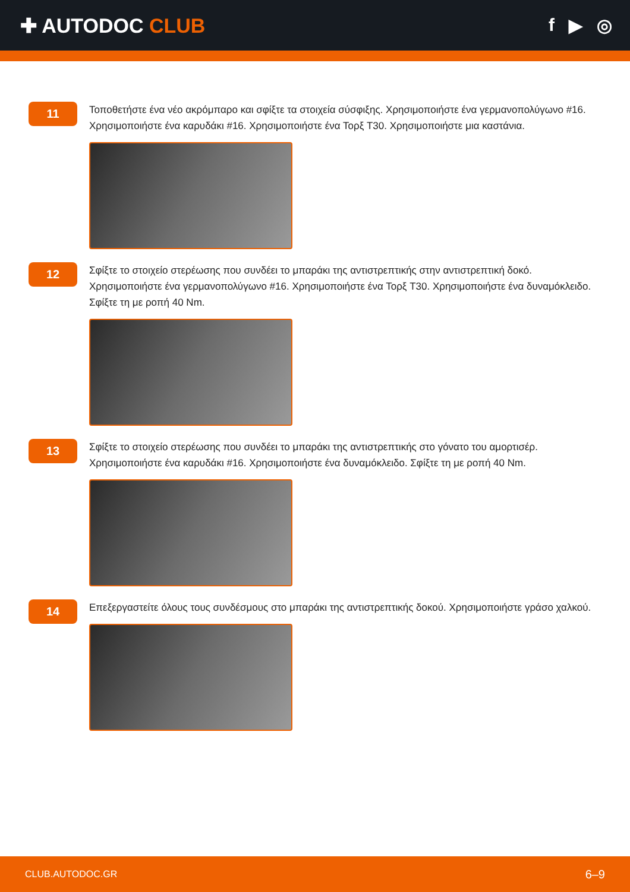✚ AUTODOC CLUB f ▶ ◎
11
Τοποθετήστε ένα νέο ακρόμπαρο και σφίξτε τα στοιχεία σύσφιξης. Χρησιμοποιήστε ένα γερμανοπολύγωνο #16. Χρησιμοποιήστε ένα καρυδάκι #16. Χρησιμοποιήστε ένα Τορξ T30. Χρησιμοποιήστε μια καστάνια.
12
Σφίξτε το στοιχείο στερέωσης που συνδέει το μπαράκι της αντιστρεπτικής στην αντιστρεπτική δοκό. Χρησιμοποιήστε ένα γερμανοπολύγωνο #16. Χρησιμοποιήστε ένα Τορξ T30. Χρησιμοποιήστε ένα δυναμόκλειδο. Σφίξτε τη με ροπή 40 Nm.
13
Σφίξτε το στοιχείο στερέωσης που συνδέει το μπαράκι της αντιστρεπτικής στο γόνατο του αμορτισέρ. Χρησιμοποιήστε ένα καρυδάκι #16. Χρησιμοποιήστε ένα δυναμόκλειδο. Σφίξτε τη με ροπή 40 Nm.
14
Επεξεργαστείτε όλους τους συνδέσμους στο μπαράκι της αντιστρεπτικής δοκού. Χρησιμοποιήστε γράσο χαλκού.
CLUB.AUTODOC.GR 6–9